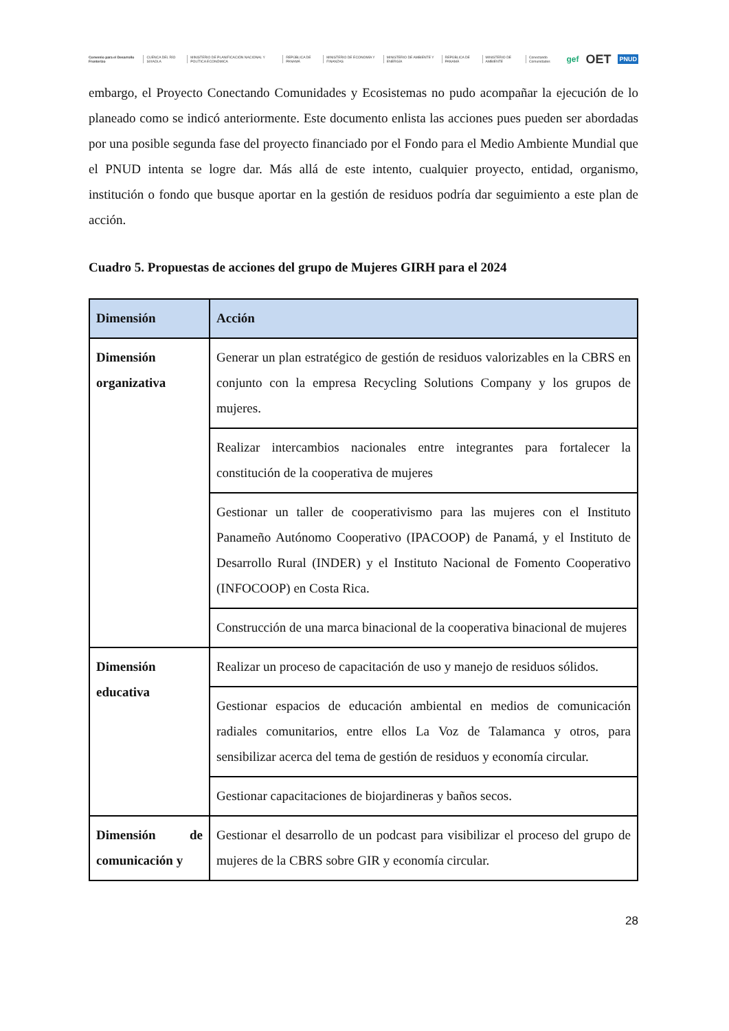Convenio para el Desarrollo Fronterizo CUENCA DEL RÍO SIXAOLA MINISTERIO DE PLANIFICACIÓN NACIONAL Y POLÍTICA ECONÓMICA REPÚBLICA DE PANAMÁ MINISTERIO DE ECONOMÍA Y FINANZAS MINISTERIO DE AMBIENTE Y ENERGÍA REPÚBLICA DE PANAMÁ MINISTERIO DE AMBIENTE Conectando Comunidades gef OET PNUD
embargo, el Proyecto Conectando Comunidades y Ecosistemas no pudo acompañar la ejecución de lo planeado como se indicó anteriormente. Este documento enlista las acciones pues pueden ser abordadas por una posible segunda fase del proyecto financiado por el Fondo para el Medio Ambiente Mundial que el PNUD intenta se logre dar. Más allá de este intento, cualquier proyecto, entidad, organismo, institución o fondo que busque aportar en la gestión de residuos podría dar seguimiento a este plan de acción.
Cuadro 5. Propuestas de acciones del grupo de Mujeres GIRH para el 2024
| Dimensión | Acción |
| --- | --- |
| Dimensión organizativa | Generar un plan estratégico de gestión de residuos valorizables en la CBRS en conjunto con la empresa Recycling Solutions Company y los grupos de mujeres. |
| | Realizar intercambios nacionales entre integrantes para fortalecer la constitución de la cooperativa de mujeres |
| | Gestionar un taller de cooperativismo para las mujeres con el Instituto Panameño Autónomo Cooperativo (IPACOOP) de Panamá, y el Instituto de Desarrollo Rural (INDER) y el Instituto Nacional de Fomento Cooperativo (INFOCOOP) en Costa Rica. |
| | Construcción de una marca binacional de la cooperativa binacional de mujeres |
| Dimensión educativa | Realizar un proceso de capacitación de uso y manejo de residuos sólidos. |
| | Gestionar espacios de educación ambiental en medios de comunicación radiales comunitarios, entre ellos La Voz de Talamanca y otros, para sensibilizar acerca del tema de gestión de residuos y economía circular. |
| | Gestionar capacitaciones de biojardineras y baños secos. |
| Dimensión de comunicación y | Gestionar el desarrollo de un podcast para visibilizar el proceso del grupo de mujeres de la CBRS sobre GIR y economía circular. |
28